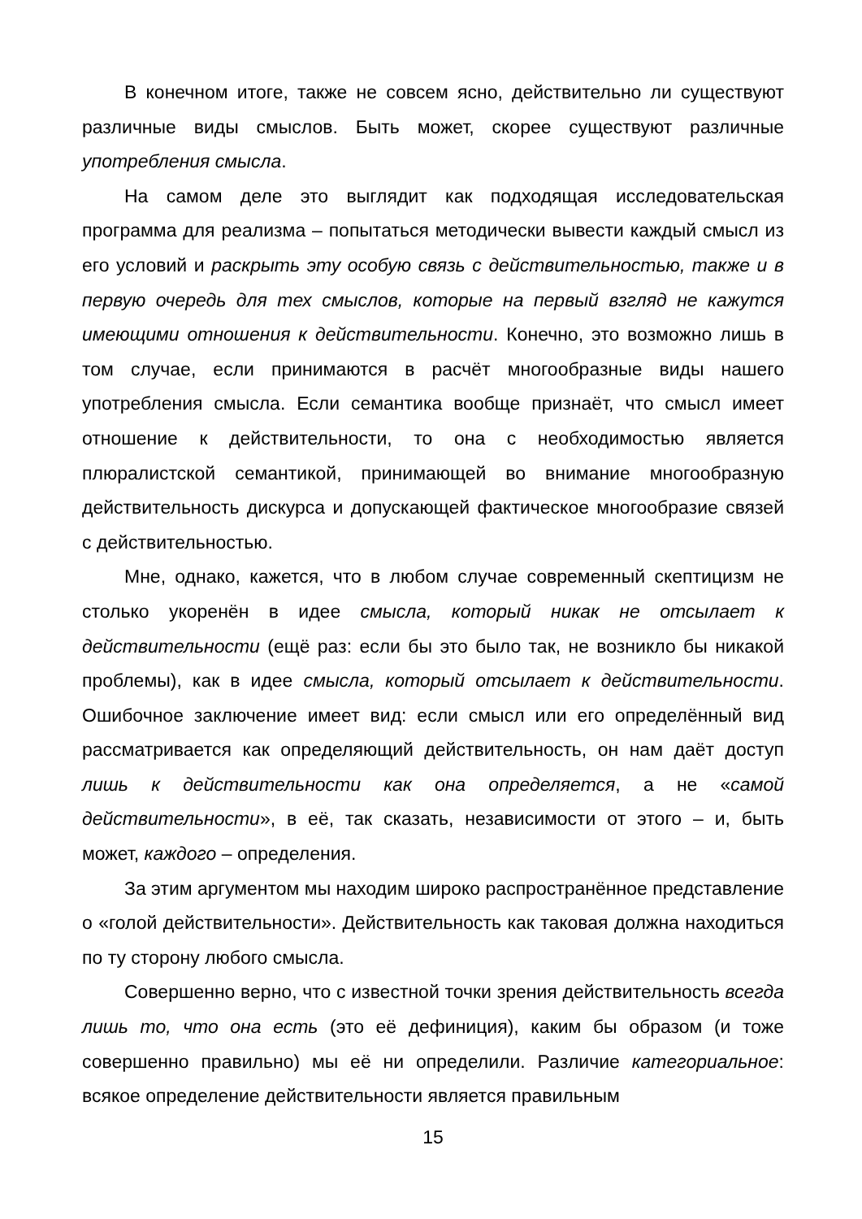В конечном итоге, также не совсем ясно, действительно ли существуют различные виды смыслов. Быть может, скорее существуют различные употребления смысла.
На самом деле это выглядит как подходящая исследовательская программа для реализма – попытаться методически вывести каждый смысл из его условий и раскрыть эту особую связь с действительностью, также и в первую очередь для тех смыслов, которые на первый взгляд не кажутся имеющими отношения к действительности. Конечно, это возможно лишь в том случае, если принимаются в расчёт многообразные виды нашего употребления смысла. Если семантика вообще признаёт, что смысл имеет отношение к действительности, то она с необходимостью является плюралистской семантикой, принимающей во внимание многообразную действительность дискурса и допускающей фактическое многообразие связей с действительностью.
Мне, однако, кажется, что в любом случае современный скептицизм не столько укоренён в идее смысла, который никак не отсылает к действительности (ещё раз: если бы это было так, не возникло бы никакой проблемы), как в идее смысла, который отсылает к действительности. Ошибочное заключение имеет вид: если смысл или его определённый вид рассматривается как определяющий действительность, он нам даёт доступ лишь к действительности как она определяется, а не «самой действительности», в её, так сказать, независимости от этого – и, быть может, каждого – определения.
За этим аргументом мы находим широко распространённое представление о «голой действительности». Действительность как таковая должна находиться по ту сторону любого смысла.
Совершенно верно, что с известной точки зрения действительность всегда лишь то, что она есть (это её дефиниция), каким бы образом (и тоже совершенно правильно) мы её ни определили. Различие категориальное: всякое определение действительности является правильным
15